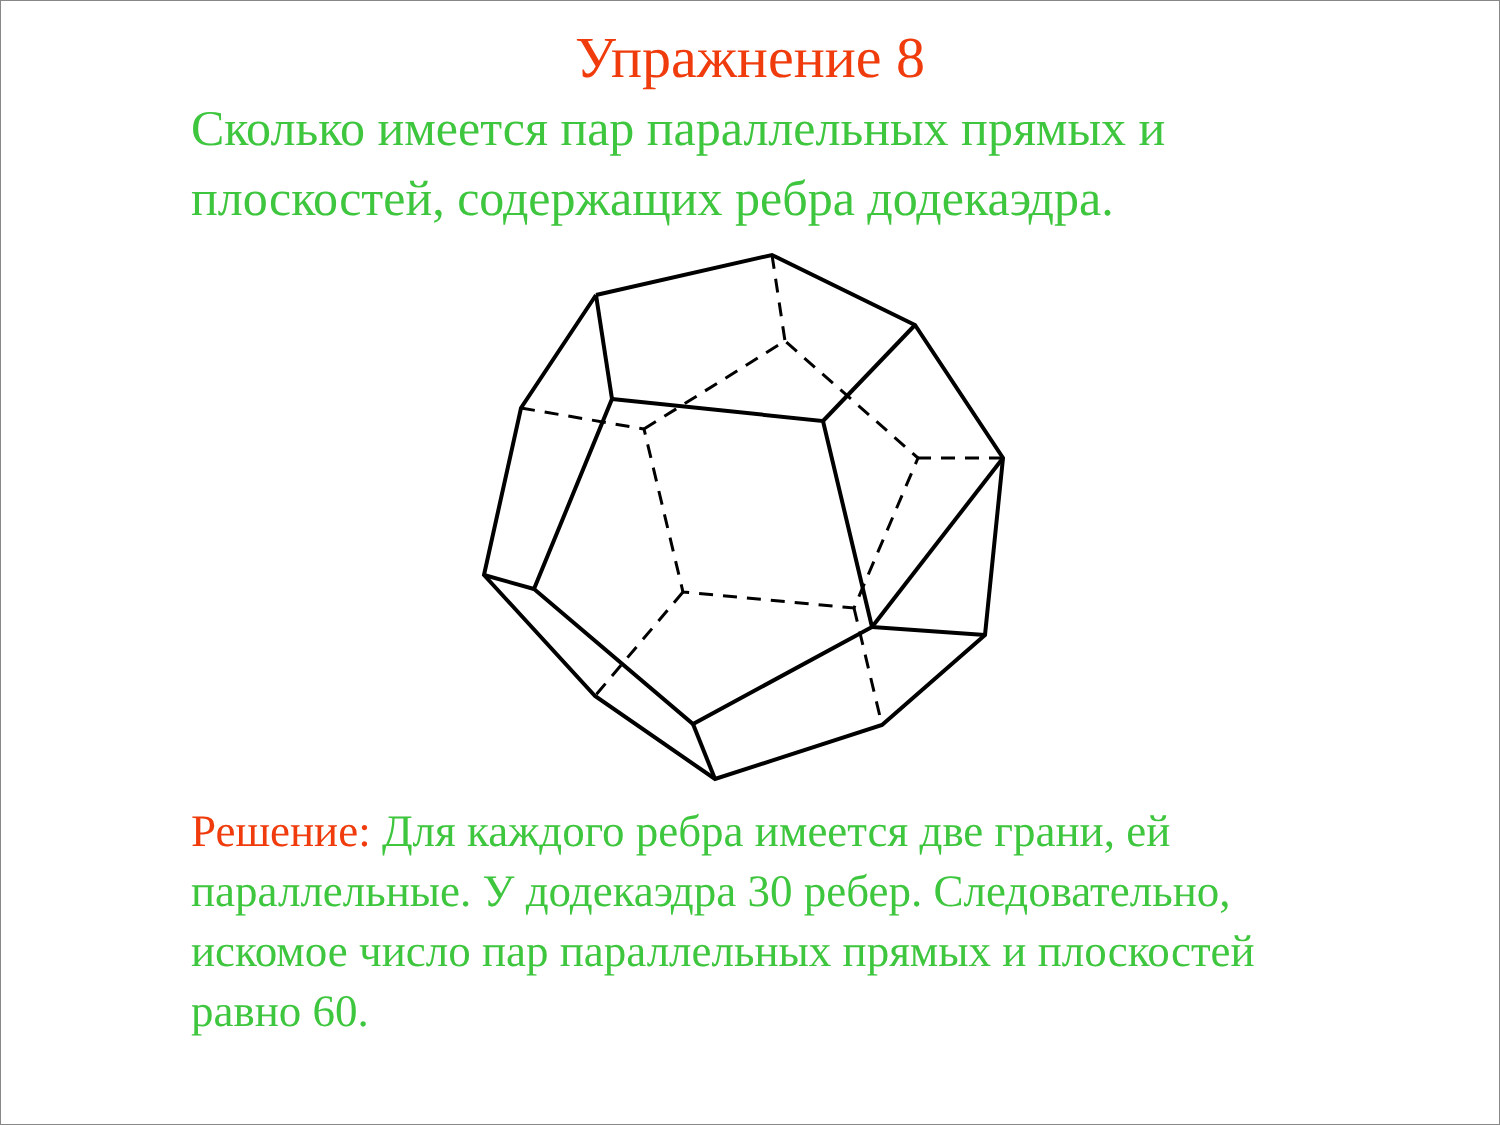Упражнение 8
Сколько имеется пар параллельных прямых и плоскостей, содержащих ребра додекаэдра.
Решение: Для каждого ребра имеется две грани, ей параллельные. У додекаэдра 30 ребер. Следовательно, искомое число пар параллельных прямых и плоскостей равно 60.